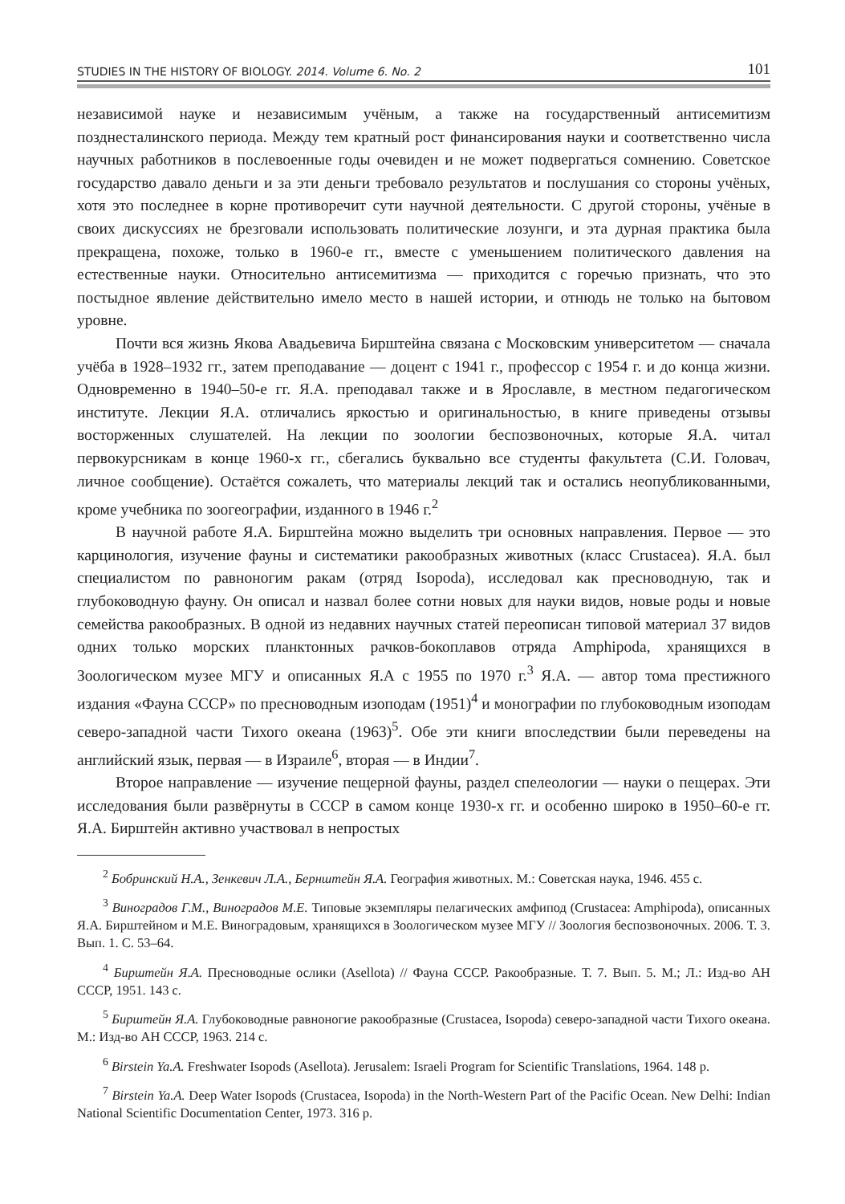STUDIES IN THE HISTORY OF BIOLOGY. 2014. Volume 6. No. 2 101
независимой науке и независимым учёным, а также на государственный антисемитизм позднесталинского периода. Между тем кратный рост финансирования науки и соответственно числа научных работников в послевоенные годы очевиден и не может подвергаться сомнению. Советское государство давало деньги и за эти деньги требовало результатов и послушания со стороны учёных, хотя это последнее в корне противоречит сути научной деятельности. С другой стороны, учёные в своих дискуссиях не брезговали использовать политические лозунги, и эта дурная практика была прекращена, похоже, только в 1960-е гг., вместе с уменьшением политического давления на естественные науки. Относительно антисемитизма — приходится с горечью признать, что это постыдное явление действительно имело место в нашей истории, и отнюдь не только на бытовом уровне.
Почти вся жизнь Якова Авадьевича Бирштейна связана с Московским университетом — сначала учёба в 1928–1932 гг., затем преподавание — доцент с 1941 г., профессор с 1954 г. и до конца жизни. Одновременно в 1940–50-е гг. Я.А. преподавал также и в Ярославле, в местном педагогическом институте. Лекции Я.А. отличались яркостью и оригинальностью, в книге приведены отзывы восторженных слушателей. На лекции по зоологии беспозвоночных, которые Я.А. читал первокурсникам в конце 1960-х гг., сбегались буквально все студенты факультета (С.И. Головач, личное сообщение). Остаётся сожалеть, что материалы лекций так и остались неопубликованными, кроме учебника по зоогеографии, изданного в 1946 г.<sup>2</sup>
В научной работе Я.А. Бирштейна можно выделить три основных направления. Первое — это карцинология, изучение фауны и систематики ракообразных животных (класс Crustacea). Я.А. был специалистом по равноногим ракам (отряд Isopoda), исследовал как пресноводную, так и глубоководную фауну. Он описал и назвал более сотни новых для науки видов, новые роды и новые семейства ракообразных. В одной из недавних научных статей переописан типовой материал 37 видов одних только морских планктонных рачков-бокоплавов отряда Amphipoda, хранящихся в Зоологическом музее МГУ и описанных Я.А с 1955 по 1970 г.<sup>3</sup> Я.А. — автор тома престижного издания «Фауна СССР» по пресноводным изоподам (1951)<sup>4</sup> и монографии по глубоководным изоподам северо-западной части Тихого океана (1963)<sup>5</sup>. Обе эти книги впоследствии были переведены на английский язык, первая — в Израиле<sup>6</sup>, вторая — в Индии<sup>7</sup>.
Второе направление — изучение пещерной фауны, раздел спелеологии — науки о пещерах. Эти исследования были развёрнуты в СССР в самом конце 1930-х гг. и особенно широко в 1950–60-е гг. Я.А. Бирштейн активно участвовал в непростых
<sup>2</sup> Бобринский Н.А., Зенкевич Л.А., Бернштейн Я.А. География животных. М.: Советская наука, 1946. 455 с.
<sup>3</sup> Виноградов Г.М., Виноградов М.Е. Типовые экземпляры пелагических амфипод (Crustacea: Amphipoda), описанных Я.А. Бирштейном и М.Е. Виноградовым, хранящихся в Зоологическом музее МГУ // Зоология беспозвоночных. 2006. Т. 3. Вып. 1. С. 53–64.
<sup>4</sup> Бирштейн Я.А. Пресноводные ослики (Asellota) // Фауна СССР. Ракообразные. Т. 7. Вып. 5. М.; Л.: Изд-во АН СССР, 1951. 143 с.
<sup>5</sup> Бирштейн Я.А. Глубоководные равноногие ракообразные (Crustacea, Isopoda) северо-западной части Тихого океана. М.: Изд-во АН СССР, 1963. 214 с.
<sup>6</sup> Birstein Ya.A. Freshwater Isopods (Asellota). Jerusalem: Israeli Program for Scientific Translations, 1964. 148 p.
<sup>7</sup> Birstein Ya.A. Deep Water Isopods (Crustacea, Isopoda) in the North-Western Part of the Pacific Ocean. New Delhi: Indian National Scientific Documentation Center, 1973. 316 p.